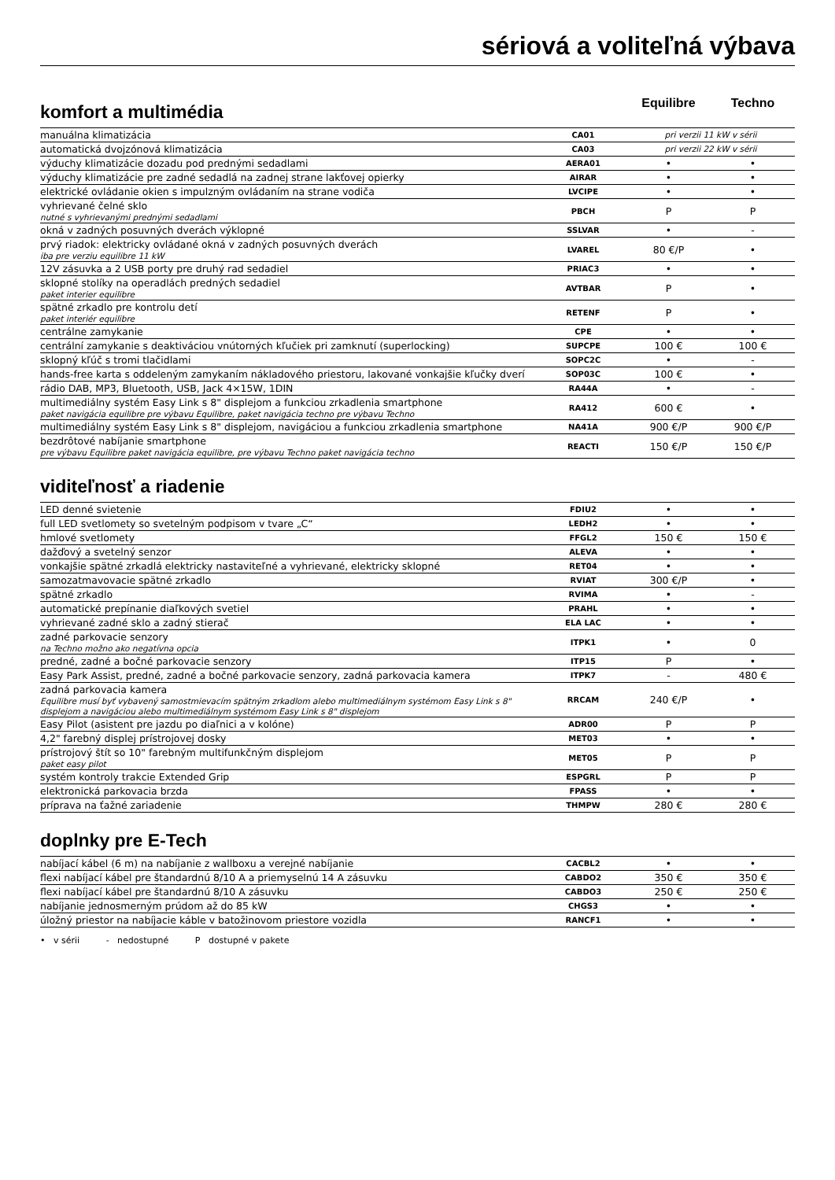sériová a voliteľná výbava
komfort a multimédia
Equilibre Techno
| manuálna klimatizácia | CA01 | pri verzii 11 kW v sérii | |
| automatická dvojzónová klimatizácia | CA03 | pri verzii 22 kW v sérii | |
| výduchy klimatizácie dozadu pod prednými sedadlami | AERA01 | • | • |
| výduchy klimatizácie pre zadné sedadlá na zadnej strane lakťovej opierky | AIRAR | • | • |
| elektrické ovládanie okien s impulzným ovládaním na strane vodiča | LVCIPE | • | • |
| vyhrievané čelné sklo nutné s vyhrievanými prednými sedadlami | PBCH | P | P |
| okná v zadných posuvných dverách výklopné | SSLVAR | • | - |
| prvý riadok: elektricky ovládané okná v zadných posuvných dverách iba pre verziu equilibre 11 kW | LVAREL | 80 €/P | • |
| 12V zásuvka a 2 USB porty pre druhý rad sedadiel | PRIAC3 | • | • |
| sklopné stolíky na operadlách predných sedadiel paket interier equilibre | AVTBAR | P | • |
| spätné zrkadlo pre kontrolu detí paket interiér equilibre | RETENF | P | • |
| centrálne zamykanie | CPE | • | • |
| centrální zamykanie s deaktiváciou vnútorných kľučiek pri zamknutí (superlocking) | SUPCPE | 100 € | 100 € |
| sklopný kľúč s tromi tlačidlami | SOPC2C | • | - |
| hands-free karta s oddeleným zamykaním nákladového priestoru, lakované vonkajšie kľučky dverí | SOP03C | 100 € | • |
| rádio DAB, MP3, Bluetooth, USB, Jack 4×15W, 1DIN | RA44A | • | - |
| multimediálny systém Easy Link s 8" displejom a funkciou zrkadlenia smartphone paket navigácia equilibre pre výbavu Equilibre, paket navigácia techno pre výbavu Techno | RA412 | 600 € | • |
| multimediálny systém Easy Link s 8" displejom, navigáciou a funkciou zrkadlenia smartphone | NA41A | 900 €/P | 900 €/P |
| bezdrôtové nabíjanie smartphone pre výbavu Equilibre paket navigácia equilibre, pre výbavu Techno paket navigácia techno | REACTI | 150 €/P | 150 €/P |
viditeľnosť a riadenie
| LED denné svietenie | FDIU2 | • | • |
| full LED svetlomety so svetelným podpisom v tvare „C“ | LEDH2 | • | • |
| hmlové svetlomety | FFGL2 | 150 € | 150 € |
| dažďový a svetelný senzor | ALEVA | • | • |
| vonkajšie spätné zrkadlá elektricky nastaviteľné a vyhrievané, elektricky sklopné | RET04 | • | • |
| samozatmavovacie spätné zrkadlo | RVIAT | 300 €/P | • |
| spätné zrkadlo | RVIMA | • | - |
| automatické prepínanie diaľkových svetiel | PRAHL | • | • |
| vyhrievané zadné sklo a zadný stierač | ELA LAC | • | • |
| zadné parkovacie senzory na Techno možno ako negatívna opcia | ITPK1 | • | 0 |
| predné, zadné a bočné parkovacie senzory | ITP15 | P | • |
| Easy Park Assist, predné, zadné a bočné parkovacie senzory, zadná parkovacia kamera | ITPK7 | - | 480 € |
| zadná parkovacia kamera Equilibre musí byť vybavený samostmievacím spätným zrkadlom alebo multimediálnym systémom Easy Link s 8" displejom a navigáciou alebo multimediálnym systémom Easy Link s 8" displejom | RRCAM | 240 €/P | • |
| Easy Pilot (asistent pre jazdu po diaľnici a v kolóne) | ADR00 | P | P |
| 4,2" farebný displej prístrojovej dosky | MET03 | • | • |
| prístrojový štít so 10" farebným multifunkčným displejom paket easy pilot | MET05 | P | P |
| systém kontroly trakcie Extended Grip | ESPGRL | P | P |
| elektronická parkovacia brzda | FPASS | • | • |
| príprava na ťažné zariadenie | THMPW | 280 € | 280 € |
doplnky pre E-Tech
| nabíjací kábel (6 m) na nabíjanie z wallboxu a verejné nabíjanie | CACBL2 | • | • |
| flexi nabíjací kábel pre štandardnú 8/10 A a priemyselnú 14 A zásuvku | CABDO2 | 350 € | 350 € |
| flexi nabíjací kábel pre štandardnú 8/10 A zásuvku | CABDO3 | 250 € | 250 € |
| nabíjanie jednosmerným prúdom až do 85 kW | CHGS3 | • | • |
| úložný priestor na nabíjacie káble v batožinovom priestore vozidla | RANCF1 | • | • |
• v sérii - nedostupné P dostupné v pakete